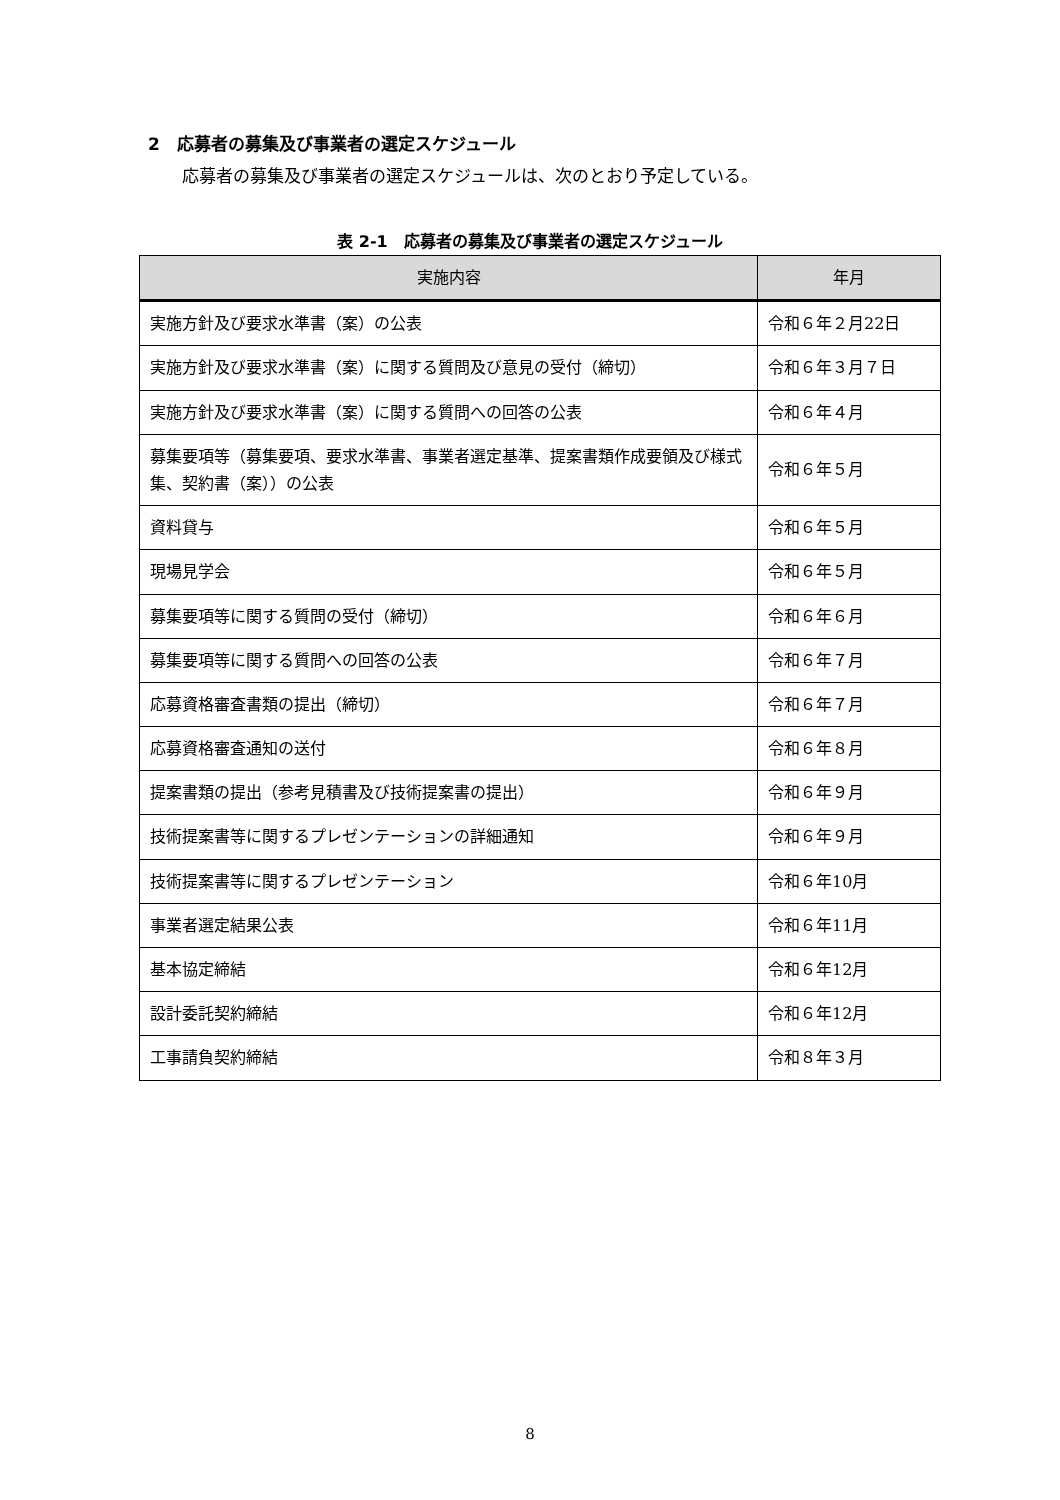2　応募者の募集及び事業者の選定スケジュール
応募者の募集及び事業者の選定スケジュールは、次のとおり予定している。
表 2-1　応募者の募集及び事業者の選定スケジュール
| 実施内容 | 年月 |
| --- | --- |
| 実施方針及び要求水準書（案）の公表 | 令和６年２月22日 |
| 実施方針及び要求水準書（案）に関する質問及び意見の受付（締切） | 令和６年３月７日 |
| 実施方針及び要求水準書（案）に関する質問への回答の公表 | 令和６年４月 |
| 募集要項等（募集要項、要求水準書、事業者選定基準、提案書類作成要領及び様式集、契約書（案））の公表 | 令和６年５月 |
| 資料貸与 | 令和６年５月 |
| 現場見学会 | 令和６年５月 |
| 募集要項等に関する質問の受付（締切） | 令和６年６月 |
| 募集要項等に関する質問への回答の公表 | 令和６年７月 |
| 応募資格審査書類の提出（締切） | 令和６年７月 |
| 応募資格審査通知の送付 | 令和６年８月 |
| 提案書類の提出（参考見積書及び技術提案書の提出） | 令和６年９月 |
| 技術提案書等に関するプレゼンテーションの詳細通知 | 令和６年９月 |
| 技術提案書等に関するプレゼンテーション | 令和６年10月 |
| 事業者選定結果公表 | 令和６年11月 |
| 基本協定締結 | 令和６年12月 |
| 設計委託契約締結 | 令和６年12月 |
| 工事請負契約締結 | 令和８年３月 |
8